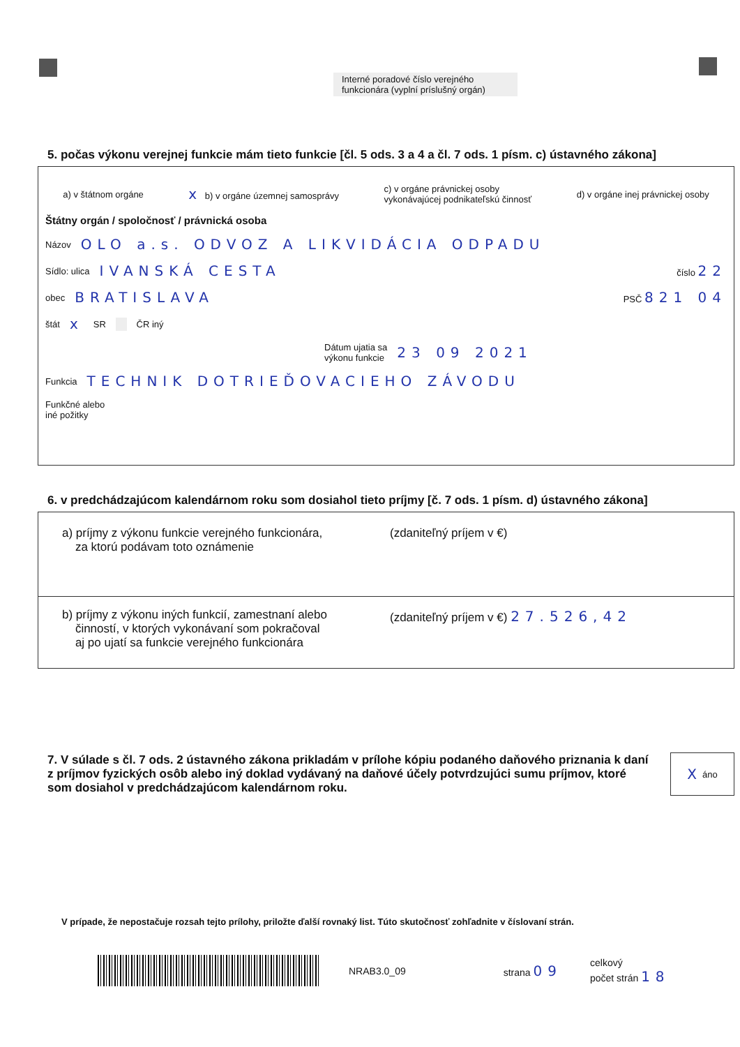Interné poradové číslo verejného funkcionára (vyplní príslušný orgán)
5. počas výkonu verejnej funkcie mám tieto funkcie [čl. 5 ods. 3 a 4 a čl. 7 ods. 1 písm. c) ústavného zákona]
a) v štátnom orgáne x b) v orgáne územnej samosprávy c) v orgáne právnickej osoby
vykonávajúcej podnikateľskú činnosť d) v orgáne inej právnickej osoby
Štátny orgán / spoločnosť / právnická osoba
Názov OLO a.s. ODVOZ A LIKVIDÁCIA ODPADU
Sídlo: ulica IVANSKÁ CESTA číslo 22
obec BRATISLAVA PSČ 821 04
štát x SR ČR iný
Dátum ujatia sa
výkonu funkcie 23 09 2021
Funkcia TECHNIK DOTRIEĎOVACIEHO ZÁVODU
Funkčné alebo
iné požitky
6. v predchádzajúcom kalendárnom roku som dosiahol tieto príjmy [č. 7 ods. 1 písm. d) ústavného zákona]
a) príjmy z výkonu funkcie verejného funkcionára,
za ktorú podávam toto oznámenie
(zdaniteľný príjem v €)
b) príjmy z výkonu iných funkcií, zamestnaní alebo
činností, v ktorých vykonávaní som pokračoval
aj po ujatí sa funkcie verejného funkcionára
(zdaniteľný príjem v €) 27.526,42
7. V súlade s čl. 7 ods. 2 ústavného zákona prikladám v prílohe kópiu podaného daňového priznania k daní z príjmov fyzických osôb alebo iný doklad vydávaný na daňové účely potvrdzujúci sumu príjmov, ktoré som dosiahol v predchádzajúcom kalendárnom roku.
X áno
V prípade, že nepostačuje rozsah tejto prílohy, priložte ďalší rovnaký list. Túto skutočnosť zohľadnite v číslovaní strán.
NRAB3.0_09 strana 09 celkový
počet strán 18